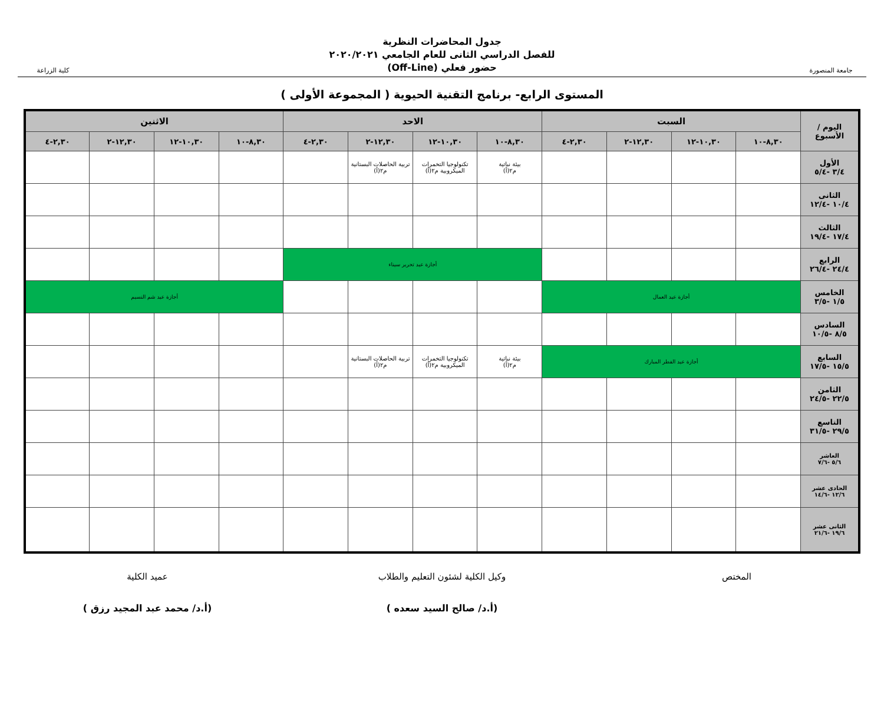جامعة المنصورة
جدول المحاضرات النظرية
للفصل الدراسي الثانى للعام الجامعي ٢٠٢٠/٢٠٢١
حضور فعلي (Off-Line)
كلية الزراعة
المستوى الرابع- برنامج التقنية الحيوية ( المجموعة الأولى )
| اليوم / الأسبوع | السبت | | | | الاحد | | | | الاثنين | | | |
| --- | --- | --- | --- | --- | --- | --- | --- | --- | --- | --- | --- | --- |
| | ٨,٣٠-١٠ | ١٠,٣٠-١٢ | ١٢,٣٠-٢ | ٢,٣٠-٤ | ٨,٣٠-١٠ | ١٠,٣٠-١٢ | ١٢,٣٠-٢ | ٢,٣٠-٤ | ٨,٣٠-١٠ | ١٠,٣٠-١٢ | ١٢,٣٠-٢ | ٢,٣٠-٤ |
| الأول ٣/٤ -٥/٤ | | | | | بيئة نباتية م٢(أ) | تكنولوجيا التخمرات الميكروبية م٢(أ) | تربية الحاصلات البستانية م٢(أ) | | | | | |
| الثانى ١٠/٤ -١٢/٤ | | | | | | | | | | | | |
| الثالث ١٧/٤ -١٩/٤ | | | | | | | | | | | | |
| الرابع ٢٤/٤ -٢٦/٤ | | | | | أجازة عيد تحرير سيناء | | | | | | | |
| الخامس ١/٥ -٣/٥ | أجازة عيد العمال | | | | | | | | أجازة عيد شم النسيم | | | |
| السادس ٨/٥ -١٠/٥ | | | | | | | | | | | | |
| السابع ١٥/٥ -١٧/٥ | أجازة عيد الفطر المبارك | | | | بيئة نباتية م٢(أ) | تكنولوجيا التخمرات الميكروبية م٢(أ) | تربية الحاصلات البستانية م٢(أ) | | | | | |
| الثامن ٢٢/٥ -٢٤/٥ | | | | | | | | | | | | |
| التاسع ٢٩/٥ -٣١/٥ | | | | | | | | | | | | |
| العاشر ٥/٦ -٧/٦ | | | | | | | | | | | | |
| الحادى عشر ١٢/٦ -١٤/٦ | | | | | | | | | | | | |
| الثانى عشر ١٩/٦ -٢١/٦ | | | | | | | | | | | | |
المختص وكيل الكلية لشئون التعليم والطلاب
(أ.د/ صالح السيد سعده )
عميد الكلية
(أ.د/ محمد عبد المجيد رزق )